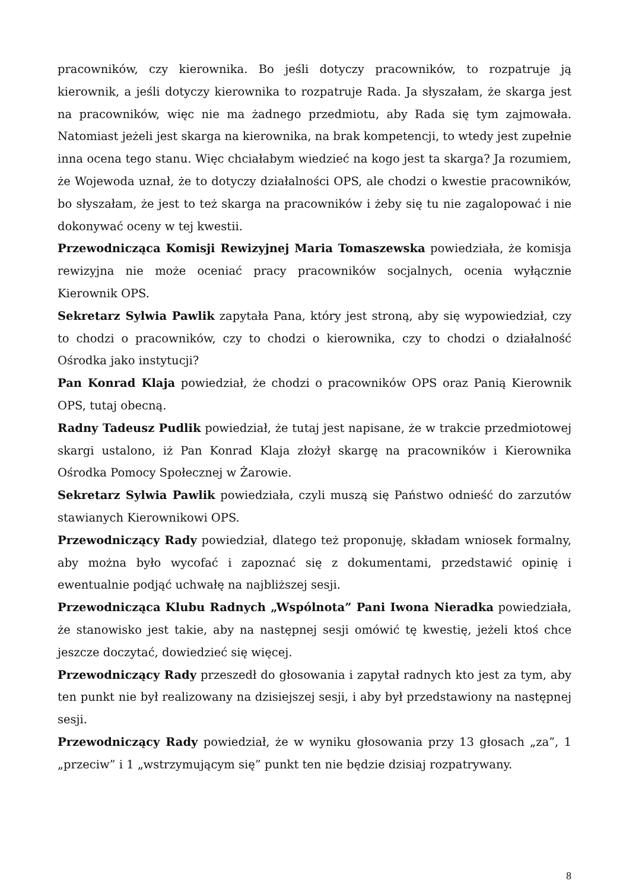pracowników, czy kierownika. Bo jeśli dotyczy pracowników, to rozpatruje ją kierownik, a jeśli dotyczy kierownika to rozpatruje Rada. Ja słyszałam, że skarga jest na pracowników, więc nie ma żadnego przedmiotu, aby Rada się tym zajmowała. Natomiast jeżeli jest skarga na kierownika, na brak kompetencji, to wtedy jest zupełnie inna ocena tego stanu. Więc chciałabym wiedzieć na kogo jest ta skarga? Ja rozumiem, że Wojewoda uznał, że to dotyczy działalności OPS, ale chodzi o kwestie pracowników, bo słyszałam, że jest to też skarga na pracowników i żeby się tu nie zagalopować i nie dokonywać oceny w tej kwestii.
Przewodnicząca Komisji Rewizyjnej Maria Tomaszewska powiedziała, że komisja rewizyjna nie może oceniać pracy pracowników socjalnych, ocenia wyłącznie Kierownik OPS.
Sekretarz Sylwia Pawlik zapytała Pana, który jest stroną, aby się wypowiedział, czy to chodzi o pracowników, czy to chodzi o kierownika, czy to chodzi o działalność Ośrodka jako instytucji?
Pan Konrad Klaja powiedział, że chodzi o pracowników OPS oraz Panią Kierownik OPS, tutaj obecną.
Radny Tadeusz Pudlik powiedział, że tutaj jest napisane, że w trakcie przedmiotowej skargi ustalono, iż Pan Konrad Klaja złożył skargę na pracowników i Kierownika Ośrodka Pomocy Społecznej w Żarowie.
Sekretarz Sylwia Pawlik powiedziała, czyli muszą się Państwo odnieść do zarzutów stawianych Kierownikowi OPS.
Przewodniczący Rady powiedział, dlatego też proponuję, składam wniosek formalny, aby można było wycofać i zapoznać się z dokumentami, przedstawić opinię i ewentualnie podjąć uchwałę na najbliższej sesji.
Przewodnicząca Klubu Radnych „Wspólnota” Pani Iwona Nieradka powiedziała, że stanowisko jest takie, aby na następnej sesji omówić tę kwestię, jeżeli ktoś chce jeszcze doczytać, dowiedzieć się więcej.
Przewodniczący Rady przeszedł do głosowania i zapytał radnych kto jest za tym, aby ten punkt nie był realizowany na dzisiejszej sesji, i aby był przedstawiony na następnej sesji.
Przewodniczący Rady powiedział, że w wyniku głosowania przy 13 głosach „za”, 1 „przeciw” i 1 „wstrzymującym się” punkt ten nie będzie dzisiaj rozpatrywany.
8